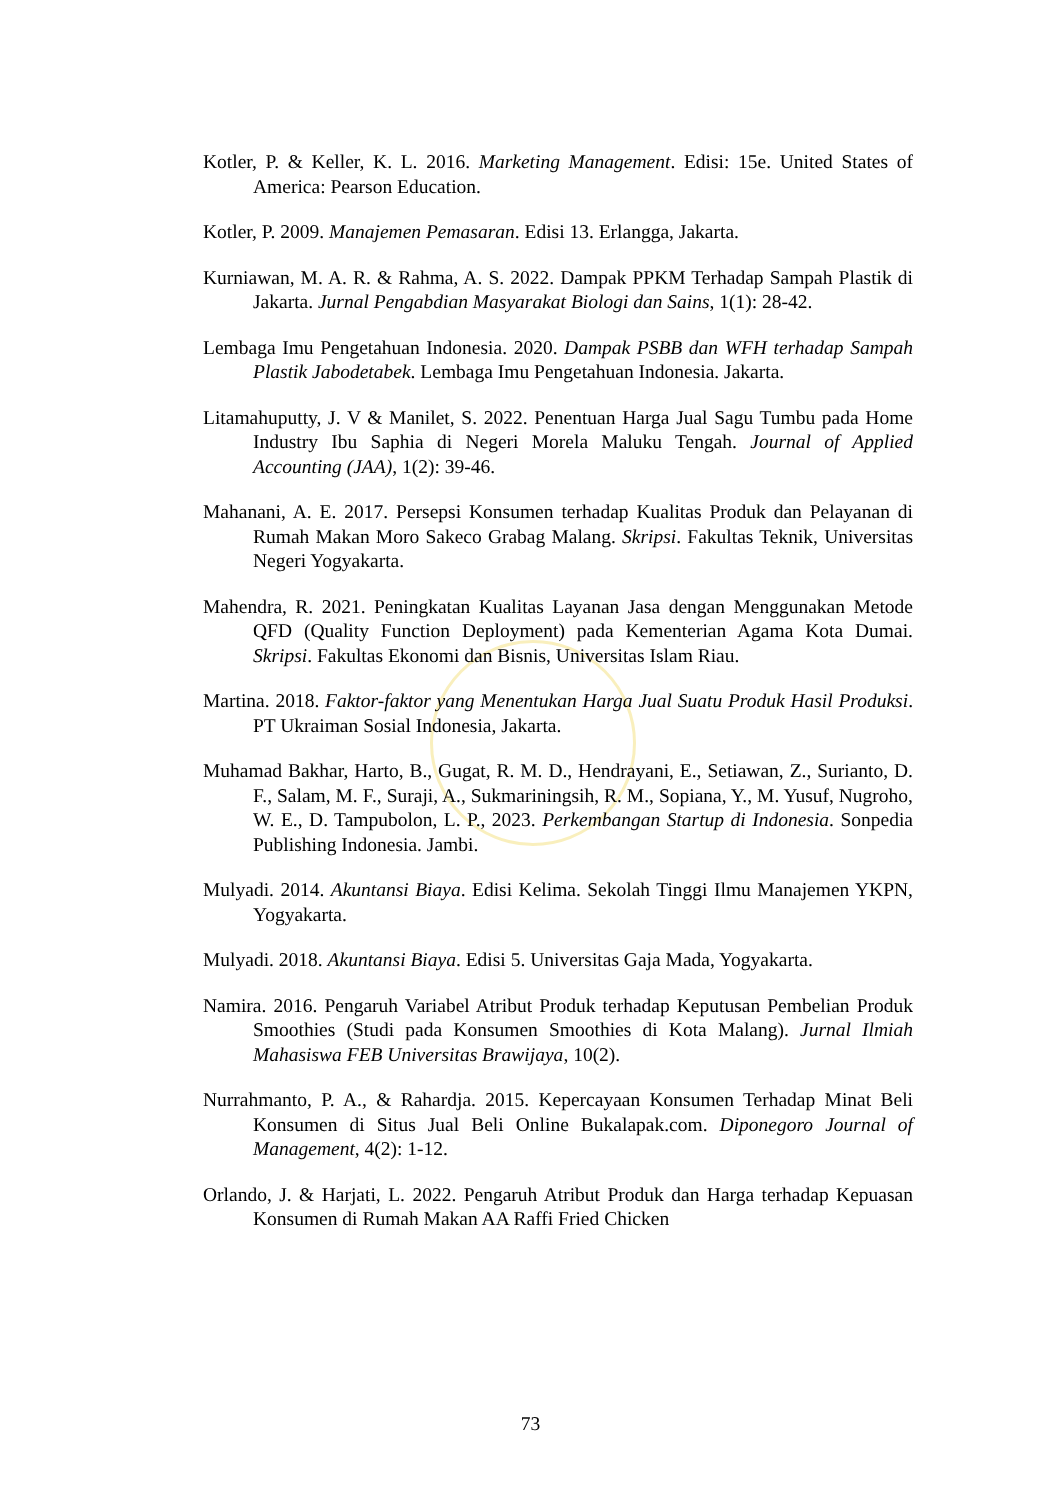Kotler, P. & Keller, K. L. 2016. Marketing Management. Edisi: 15e. United States of America: Pearson Education.
Kotler, P. 2009. Manajemen Pemasaran. Edisi 13. Erlangga, Jakarta.
Kurniawan, M. A. R. & Rahma, A. S. 2022. Dampak PPKM Terhadap Sampah Plastik di Jakarta. Jurnal Pengabdian Masyarakat Biologi dan Sains, 1(1): 28-42.
Lembaga Imu Pengetahuan Indonesia. 2020. Dampak PSBB dan WFH terhadap Sampah Plastik Jabodetabek. Lembaga Imu Pengetahuan Indonesia. Jakarta.
Litamahuputty, J. V & Manilet, S. 2022. Penentuan Harga Jual Sagu Tumbu pada Home Industry Ibu Saphia di Negeri Morela Maluku Tengah. Journal of Applied Accounting (JAA), 1(2): 39-46.
Mahanani, A. E. 2017. Persepsi Konsumen terhadap Kualitas Produk dan Pelayanan di Rumah Makan Moro Sakeco Grabag Malang. Skripsi. Fakultas Teknik, Universitas Negeri Yogyakarta.
Mahendra, R. 2021. Peningkatan Kualitas Layanan Jasa dengan Menggunakan Metode QFD (Quality Function Deployment) pada Kementerian Agama Kota Dumai. Skripsi. Fakultas Ekonomi dan Bisnis, Universitas Islam Riau.
Martina. 2018. Faktor-faktor yang Menentukan Harga Jual Suatu Produk Hasil Produksi. PT Ukraiman Sosial Indonesia, Jakarta.
Muhamad Bakhar, Harto, B., Gugat, R. M. D., Hendrayani, E., Setiawan, Z., Surianto, D. F., Salam, M. F., Suraji, A., Sukmariningsih, R. M., Sopiana, Y., M. Yusuf, Nugroho, W. E., D. Tampubolon, L. P., 2023. Perkembangan Startup di Indonesia. Sonpedia Publishing Indonesia. Jambi.
Mulyadi. 2014. Akuntansi Biaya. Edisi Kelima. Sekolah Tinggi Ilmu Manajemen YKPN, Yogyakarta.
Mulyadi. 2018. Akuntansi Biaya. Edisi 5. Universitas Gaja Mada, Yogyakarta.
Namira. 2016. Pengaruh Variabel Atribut Produk terhadap Keputusan Pembelian Produk Smoothies (Studi pada Konsumen Smoothies di Kota Malang). Jurnal Ilmiah Mahasiswa FEB Universitas Brawijaya, 10(2).
Nurrahmanto, P. A., & Rahardja. 2015. Kepercayaan Konsumen Terhadap Minat Beli Konsumen di Situs Jual Beli Online Bukalapak.com. Diponegoro Journal of Management, 4(2): 1-12.
Orlando, J. & Harjati, L. 2022. Pengaruh Atribut Produk dan Harga terhadap Kepuasan Konsumen di Rumah Makan AA Raffi Fried Chicken
73